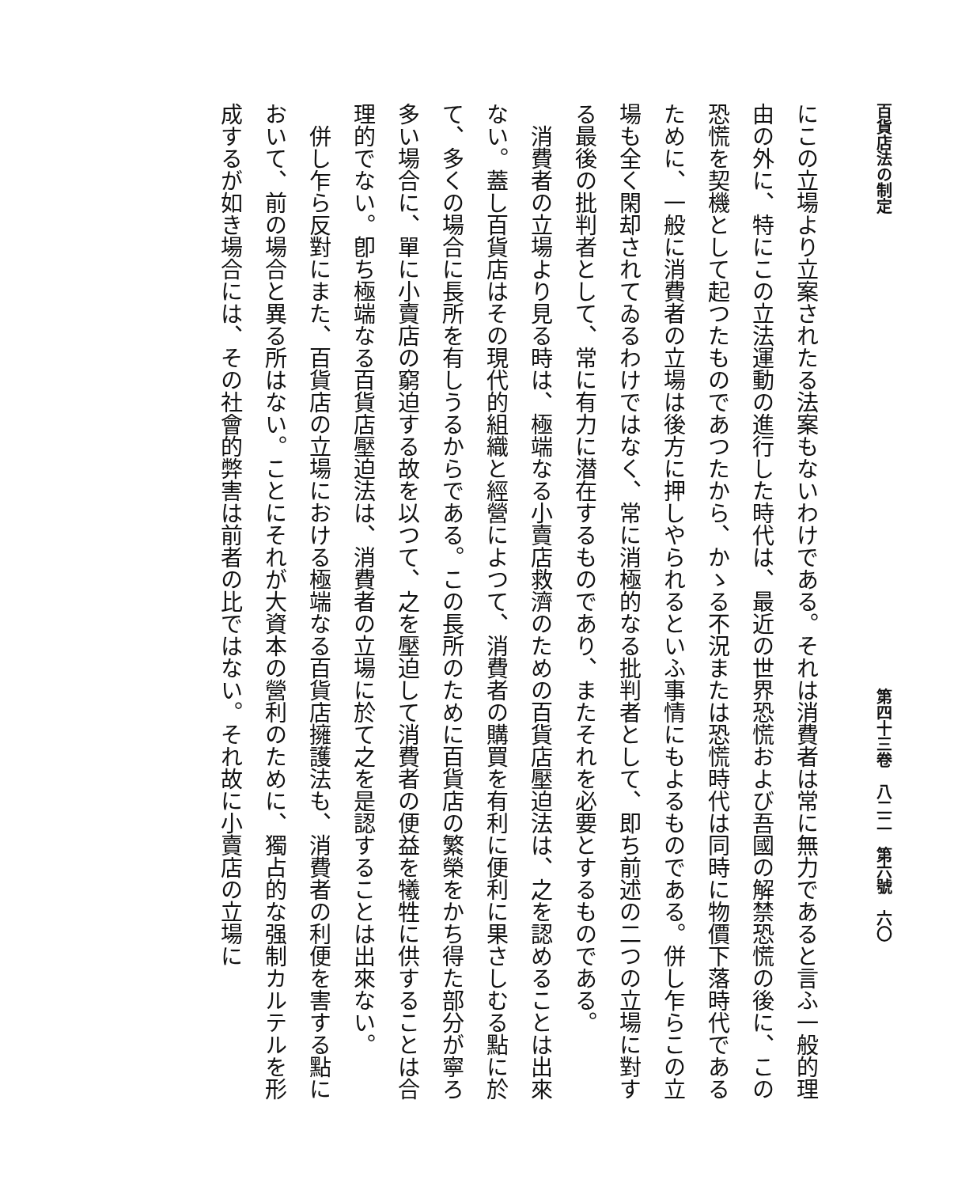百貨店法の制定 第四十三卷　八二二　第六號　六〇
にこの立場より立案されたる法案もないわけである。それは消費者は常に無力であると言ふ一般的理由の外に、特にこの立法運動の進行した時代は、最近の世界恐慌および吾國の解禁恐慌の後に、この恐慌を契機として起つたものであつたから、かゝる不況または恐慌時代は同時に物價下落時代であるために、一般に消費者の立場は後方に押しやられるといふ事情にもよるものである。併し乍らこの立場も全く閑却されてゐるわけではなく、常に消極的なる批判者として、即ち前述の二つの立場に對する最後の批判者として、常に有力に潜在するものであり、またそれを必要とするものである。
　消費者の立場より見る時は、極端なる小賣店救濟のための百貨店壓迫法は、之を認めることは出來ない。蓋し百貨店はその現代的組織と經營によつて、消費者の購買を有利に便利に果さしむる點に於て、多くの場合に長所を有しうるからである。この長所のために百貨店の繁榮をかち得た部分が寧ろ多い場合に、單に小賣店の窮迫する故を以つて、之を壓迫して消費者の便益を犧牲に供することは合理的でない。卽ち極端なる百貨店壓迫法は、消費者の立場に於て之を是認することは出來ない。
　併し乍ら反對にまた、百貨店の立場における極端なる百貨店擁護法も、消費者の利便を害する點において、前の場合と異る所はない。ことにそれが大資本の營利のために、獨占的な强制カルテルを形成するが如き場合には、その社會的弊害は前者の比ではない。それ故に小賣店の立場に